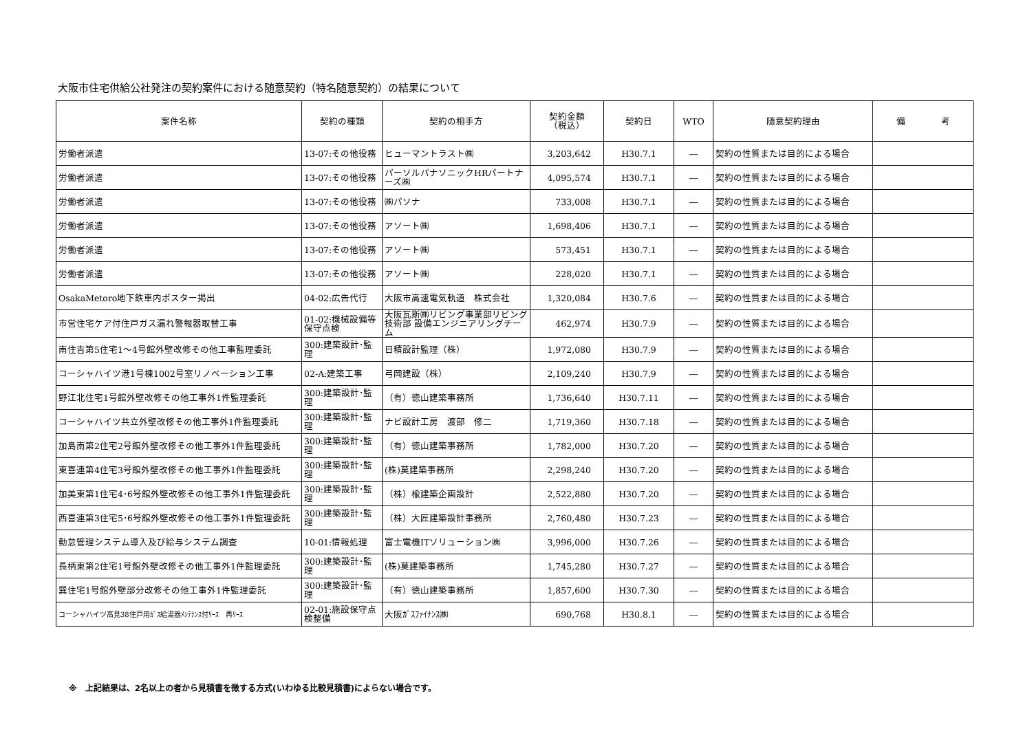大阪市住宅供給公社発注の契約案件における随意契約（特名随意契約）の結果について
| 案件名称 | 契約の種類 | 契約の相手方 | 契約金額 （税込） | 契約日 | WTO | 随意契約理由 | 備 考 |
| --- | --- | --- | --- | --- | --- | --- | --- |
| 労働者派遣 | 13-07:その他役務 | ヒューマントラスト㈱ | 3,203,642 | H30.7.1 | ― | 契約の性質または目的による場合 | |
| 労働者派遣 | 13-07:その他役務 | パーソルパナソニックHRパートナーズ㈱ | 4,095,574 | H30.7.1 | ― | 契約の性質または目的による場合 | |
| 労働者派遣 | 13-07:その他役務 | ㈱パソナ | 733,008 | H30.7.1 | ― | 契約の性質または目的による場合 | |
| 労働者派遣 | 13-07:その他役務 | アソート㈱ | 1,698,406 | H30.7.1 | ― | 契約の性質または目的による場合 | |
| 労働者派遣 | 13-07:その他役務 | アソート㈱ | 573,451 | H30.7.1 | ― | 契約の性質または目的による場合 | |
| 労働者派遣 | 13-07:その他役務 | アソート㈱ | 228,020 | H30.7.1 | ― | 契約の性質または目的による場合 | |
| OsakaMetoro地下鉄車内ポスター掲出 | 04-02:広告代行 | 大阪市高速電気軌道 株式会社 | 1,320,084 | H30.7.6 | ― | 契約の性質または目的による場合 | |
| 市営住宅ケア付住戸ガス漏れ警報器取替工事 | 01-02:機械設備等保守点検 | 大阪瓦斯㈱リビング事業部リビング技術部 設備エンジニアリングチーム | 462,974 | H30.7.9 | ― | 契約の性質または目的による場合 | |
| 南住吉第5住宅1～4号館外壁改修その他工事監理委託 | 300:建築設計･監理 | 日積設計監理（株） | 1,972,080 | H30.7.9 | ― | 契約の性質または目的による場合 | |
| コーシャハイツ港1号棟1002号室リノベーション工事 | 02-A:建築工事 | 弓岡建設（株） | 2,109,240 | H30.7.9 | ― | 契約の性質または目的による場合 | |
| 野江北住宅1号館外壁改修その他工事外1件監理委託 | 300:建築設計･監理 | （有）徳山建築事務所 | 1,736,640 | H30.7.11 | ― | 契約の性質または目的による場合 | |
| コーシャハイツ共立外壁改修その他工事外1件監理委託 | 300:建築設計･監理 | ナビ設計工房 渡部 修二 | 1,719,360 | H30.7.18 | ― | 契約の性質または目的による場合 | |
| 加島南第2住宅2号館外壁改修その他工事外1件監理委託 | 300:建築設計･監理 | （有）徳山建築事務所 | 1,782,000 | H30.7.20 | ― | 契約の性質または目的による場合 | |
| 東喜連第4住宅3号館外壁改修その他工事外1件監理委託 | 300:建築設計･監理 | (株)莫建築事務所 | 2,298,240 | H30.7.20 | ― | 契約の性質または目的による場合 | |
| 加美東第1住宅4･6号館外壁改修その他工事外1件監理委託 | 300:建築設計･監理 | （株）楡建築企画設計 | 2,522,880 | H30.7.20 | ― | 契約の性質または目的による場合 | |
| 西喜連第3住宅5･6号館外壁改修その他工事外1件監理委託 | 300:建築設計･監理 | （株）大匠建築設計事務所 | 2,760,480 | H30.7.23 | ― | 契約の性質または目的による場合 | |
| 勤怠管理システム導入及び給与システム調査 | 10-01:情報処理 | 富士電機ITソリューション㈱ | 3,996,000 | H30.7.26 | ― | 契約の性質または目的による場合 | |
| 長柄東第2住宅1号館外壁改修その他工事外1件監理委託 | 300:建築設計･監理 | (株)莫建築事務所 | 1,745,280 | H30.7.27 | ― | 契約の性質または目的による場合 | |
| 巽住宅1号館外壁部分改修その他工事外1件監理委託 | 300:建築設計･監理 | （有）徳山建築事務所 | 1,857,600 | H30.7.30 | ― | 契約の性質または目的による場合 | |
| コーシャハイツ高見38住戸用ｶﾞｽ給湯器ﾒﾝﾃﾅﾝｽ付ﾘｰｽ 再ﾘｰｽ | 02-01:施設保守点検整備 | 大阪ｶﾞｽﾌｧｲﾅﾝｽ㈱ | 690,768 | H30.8.1 | ― | 契約の性質または目的による場合 | |
※　上記結果は、2名以上の者から見積書を徴する方式(いわゆる比較見積書)によらない場合です。